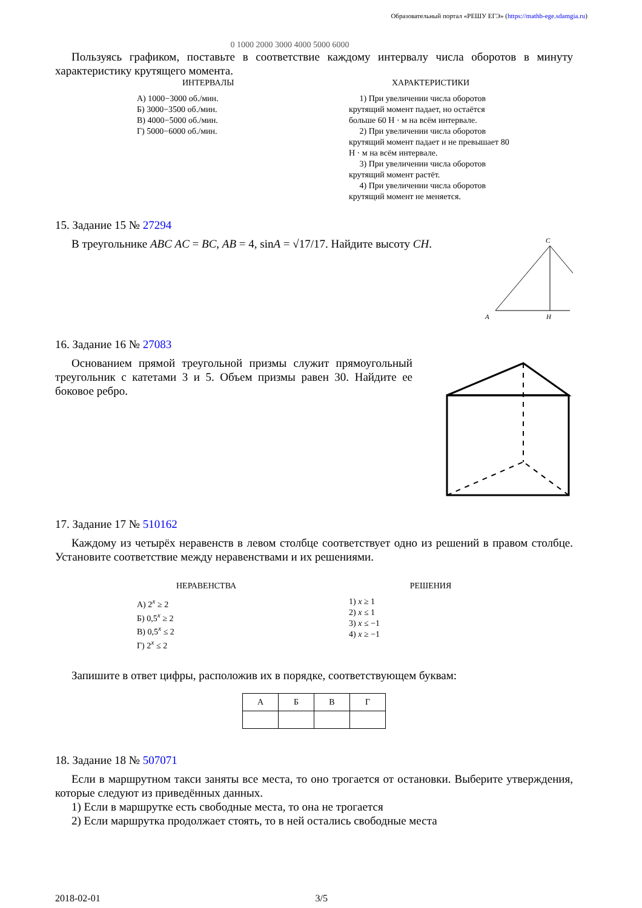Образовательный портал «РЕШУ ЕГЭ» (https://mathb-ege.sdamgia.ru)
0 1000 2000 3000 4000 5000 6000
Пользуясь графиком, поставьте в соответствие каждому интервалу числа оборотов в минуту характеристику крутящего момента.
ИНТЕРВАЛЫ
А) 1000−3000 об./мин.
Б) 3000−3500 об./мин.
В) 4000−5000 об./мин.
Г) 5000−6000 об./мин.
ХАРАКТЕРИСТИКИ
1) При увеличении числа оборотов крутящий момент падает, но остаётся больше 60 Н · м на всём интервале.
2) При увеличении числа оборотов крутящий момент падает и не превышает 80 Н · м на всём интервале.
3) При увеличении числа оборотов крутящий момент растёт.
4) При увеличении числа оборотов крутящий момент не меняется.
15. Задание 15 № 27294
В треугольнике ABC AC = BC, AB = 4, sinA = √17/17. Найдите высоту CH.
C
A
H
16. Задание 16 № 27083
Основанием прямой треугольной призмы служит прямоуголь­ный треугольник с катетами 3 и 5. Объем призмы равен 30. Найди­те ее боковое ребро.
17. Задание 17 № 510162
Каждому из четырёх неравенств в левом столбце соответствует одно из решений в правом столбце. Установите соответствие между неравенствами и их решениями.
НЕРАВЕНСТВА
А) 2<sup>x</sup> ≥ 2
Б) 0,5<sup>x</sup> ≥ 2
В) 0,5<sup>x</sup> ≤ 2
Г) 2<sup>x</sup> ≤ 2
РЕШЕНИЯ
1) x ≥ 1
2) x ≤ 1
3) x ≤ −1
4) x ≥ −1
Запишите в ответ цифры, расположив их в порядке, соответствующем буквам:
| А | Б | В | Г |
18. Задание 18 № 507071
Если в маршрутном такси заняты все места, то оно трогается от остановки. Выберите утверждения, которые следуют из приведённых данных.
1) Если в маршрутке есть свободные места, то она не трогается
2) Если маршрутка продолжает стоять, то в ней остались свободные места
2018-02-01 3/5